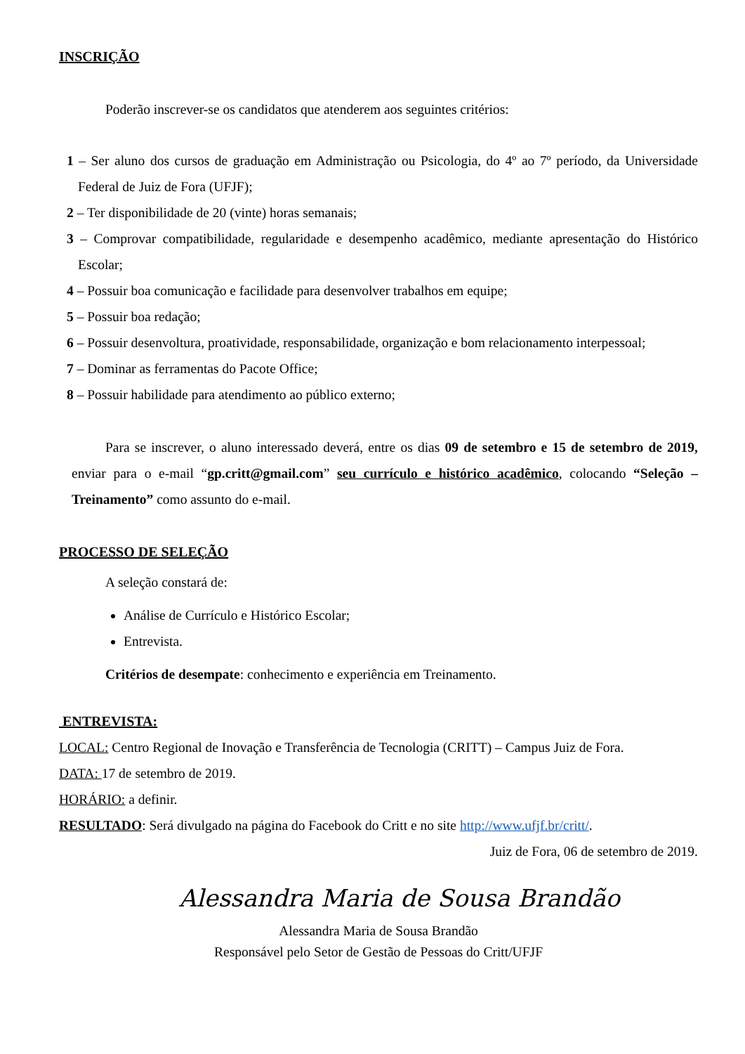INSCRIÇÃO
Poderão inscrever-se os candidatos que atenderem aos seguintes critérios:
1 – Ser aluno dos cursos de graduação em Administração ou Psicologia, do 4º ao 7º período, da Universidade Federal de Juiz de Fora (UFJF);
2 – Ter disponibilidade de 20 (vinte) horas semanais;
3 – Comprovar compatibilidade, regularidade e desempenho acadêmico, mediante apresentação do Histórico Escolar;
4 – Possuir boa comunicação e facilidade para desenvolver trabalhos em equipe;
5 – Possuir boa redação;
6 – Possuir desenvoltura, proatividade, responsabilidade, organização e bom relacionamento interpessoal;
7 – Dominar as ferramentas do Pacote Office;
8 – Possuir habilidade para atendimento ao público externo;
Para se inscrever, o aluno interessado deverá, entre os dias 09 de setembro e 15 de setembro de 2019, enviar para o e-mail “gp.critt@gmail.com” seu currículo e histórico acadêmico, colocando “Seleção – Treinamento” como assunto do e-mail.
PROCESSO DE SELEÇÃO
A seleção constará de:
Análise de Currículo e Histórico Escolar;
Entrevista.
Critérios de desempate: conhecimento e experiência em Treinamento.
ENTREVISTA:
LOCAL: Centro Regional de Inovação e Transferência de Tecnologia (CRITT) – Campus Juiz de Fora.
DATA: 17 de setembro de 2019.
HORÁRIO: a definir.
RESULTADO: Será divulgado na página do Facebook do Critt e no site http://www.ufjf.br/critt/.
Juiz de Fora, 06 de setembro de 2019.
Alessandra Maria de Sousa Brandão
Alessandra Maria de Sousa Brandão
Responsável pelo Setor de Gestão de Pessoas do Critt/UFJF